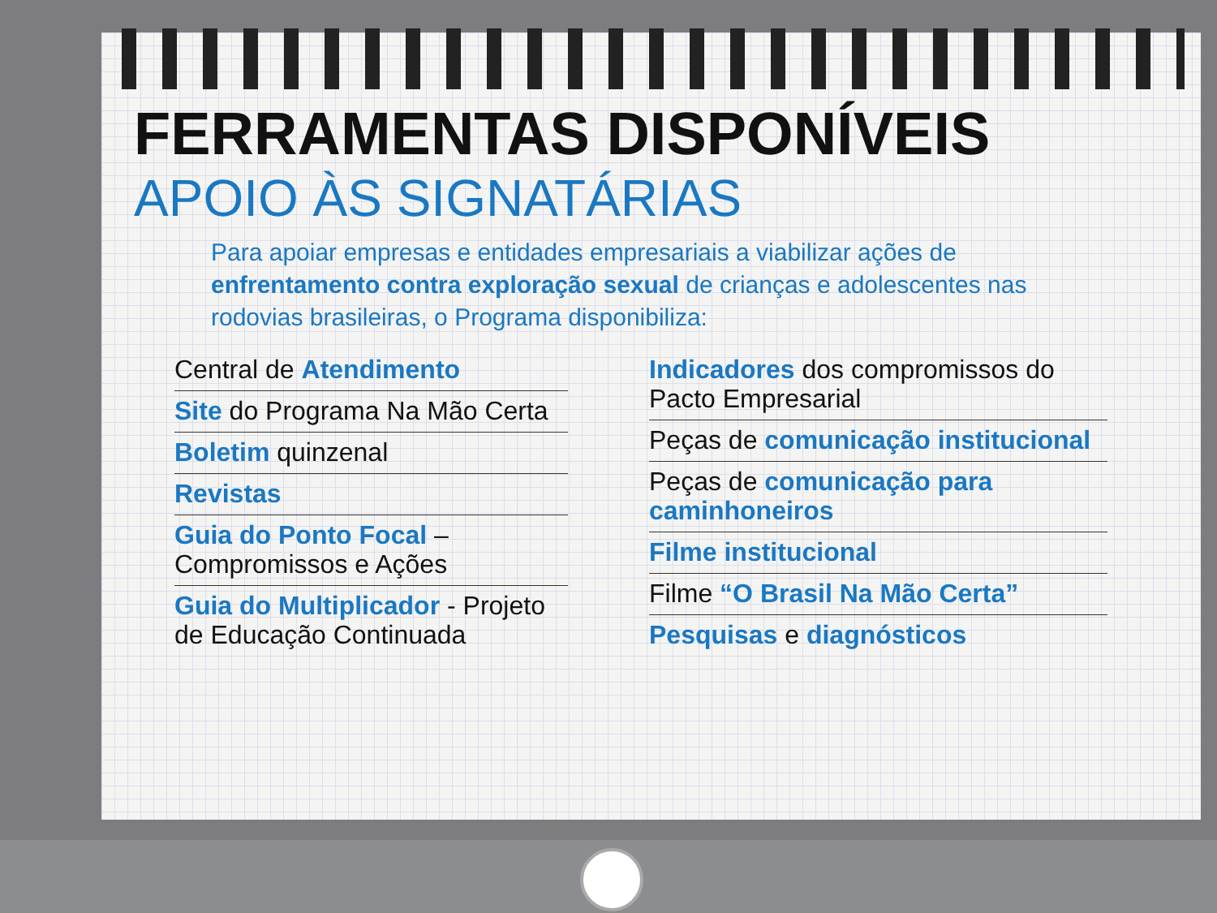FERRAMENTAS DISPONÍVEIS
APOIO ÀS SIGNATÁRIAS
Para apoiar empresas e entidades empresariais a viabilizar ações de enfrentamento contra exploração sexual de crianças e adolescentes nas rodovias brasileiras, o Programa disponibiliza:
Central de Atendimento
Site do Programa Na Mão Certa
Boletim quinzenal
Revistas
Guia do Ponto Focal – Compromissos e Ações
Guia do Multiplicador - Projeto de Educação Continuada
Indicadores dos compromissos do Pacto Empresarial
Peças de comunicação institucional
Peças de comunicação para caminhoneiros
Filme institucional
Filme “O Brasil Na Mão Certa”
Pesquisas e diagnósticos